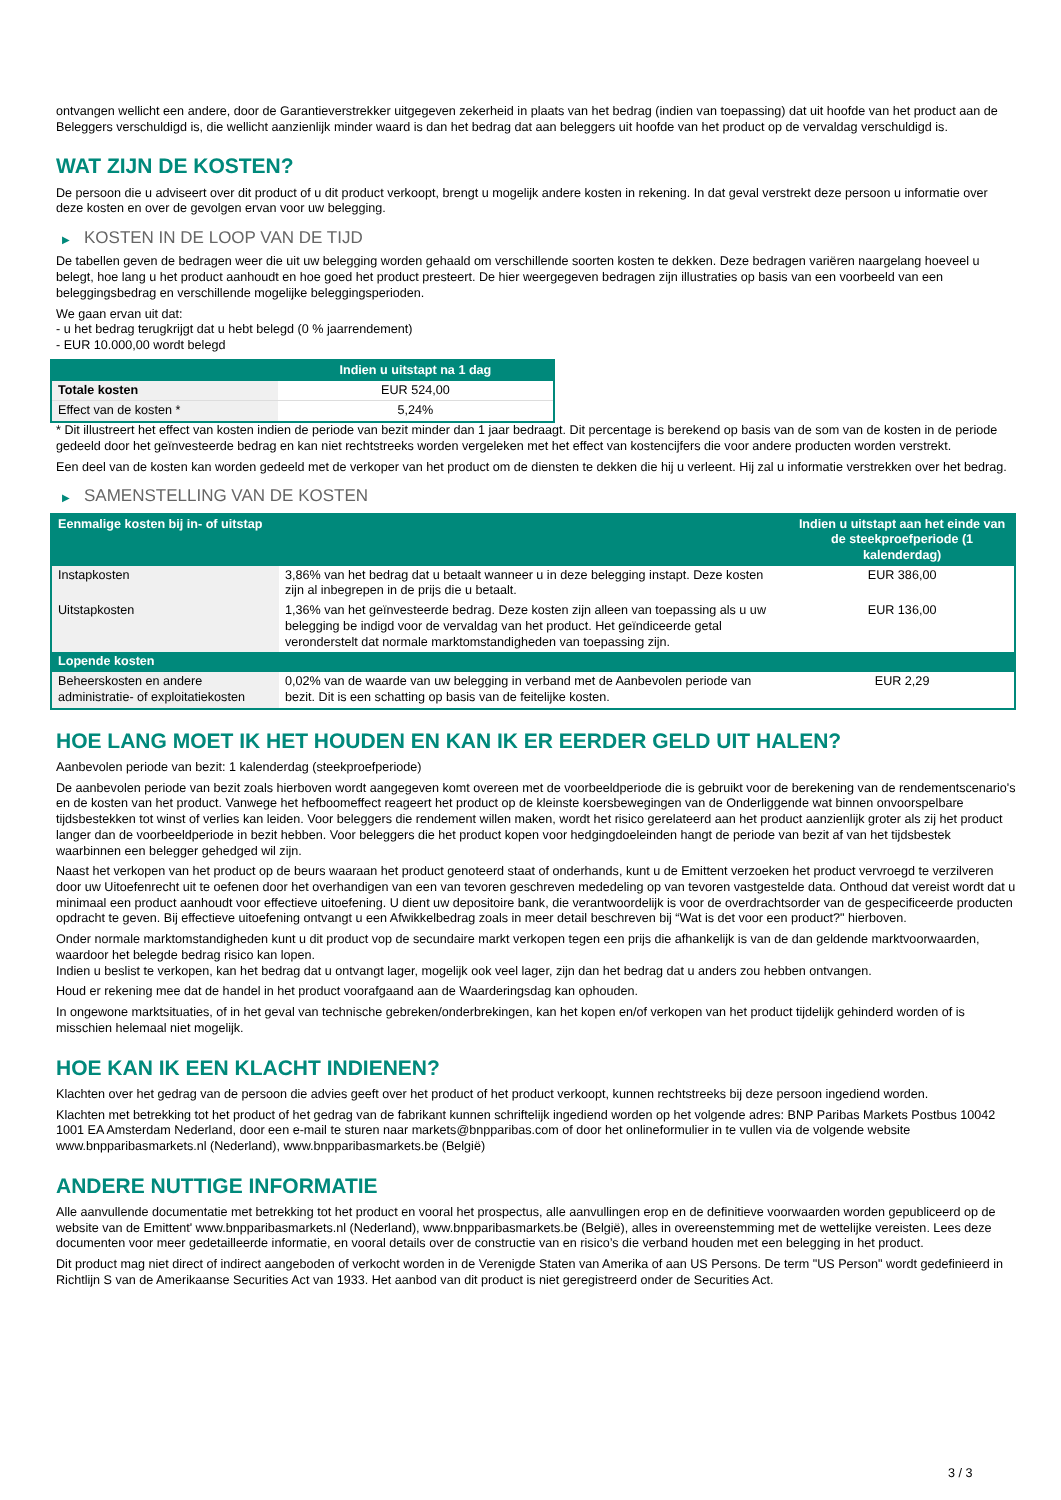ontvangen wellicht een andere, door de Garantieverstrekker uitgegeven zekerheid in plaats van het bedrag (indien van toepassing) dat uit hoofde van het product aan de Beleggers verschuldigd is, die wellicht aanzienlijk minder waard is dan het bedrag dat aan beleggers uit hoofde van het product op de vervaldag verschuldigd is.
WAT ZIJN DE KOSTEN?
De persoon die u adviseert over dit product of u dit product verkoopt, brengt u mogelijk andere kosten in rekening. In dat geval verstrekt deze persoon u informatie over deze kosten en over de gevolgen ervan voor uw belegging.
▶ KOSTEN IN DE LOOP VAN DE TIJD
De tabellen geven de bedragen weer die uit uw belegging worden gehaald om verschillende soorten kosten te dekken. Deze bedragen variëren naargelang hoeveel u belegt, hoe lang u het product aanhoudt en hoe goed het product presteert. De hier weergegeven bedragen zijn illustraties op basis van een voorbeeld van een beleggingsbedrag en verschillende mogelijke beleggingsperioden.
We gaan ervan uit dat:
- u het bedrag terugkrijgt dat u hebt belegd (0 % jaarrendement)
- EUR 10.000,00 wordt belegd
| | Indien u uitstapt na 1 dag |
| --- | --- |
| Totale kosten | EUR 524,00 |
| Effect van de kosten * | 5,24% |
* Dit illustreert het effect van kosten indien de periode van bezit minder dan 1 jaar bedraagt. Dit percentage is berekend op basis van de som van de kosten in de periode gedeeld door het geïnvesteerde bedrag en kan niet rechtstreeks worden vergeleken met het effect van kostencijfers die voor andere producten worden verstrekt.
Een deel van de kosten kan worden gedeeld met de verkoper van het product om de diensten te dekken die hij u verleent. Hij zal u informatie verstrekken over het bedrag.
▶ SAMENSTELLING VAN DE KOSTEN
| Eenmalige kosten bij in- of uitstap | | Indien u uitstapt aan het einde van de steekproefperiode (1 kalenderdag) |
| --- | --- | --- |
| Instapkosten | 3,86% van het bedrag dat u betaalt wanneer u in deze belegging instapt. Deze kosten zijn al inbegrepen in de prijs die u betaalt. | EUR 386,00 |
| Uitstapkosten | 1,36% van het geïnvesteerde bedrag. Deze kosten zijn alleen van toepassing als u uw belegging be indigd voor de vervaldag van het product. Het geïndiceerde getal veronderstelt dat normale marktomstandigheden van toepassing zijn. | EUR 136,00 |
| Lopende kosten | | |
| Beheerskosten en andere administratie- of exploitatiekosten | 0,02% van de waarde van uw belegging in verband met de Aanbevolen periode van bezit. Dit is een schatting op basis van de feitelijke kosten. | EUR 2,29 |
HOE LANG MOET IK HET HOUDEN EN KAN IK ER EERDER GELD UIT HALEN?
Aanbevolen periode van bezit: 1 kalenderdag (steekproefperiode)
De aanbevolen periode van bezit zoals hierboven wordt aangegeven komt overeen met de voorbeeldperiode die is gebruikt voor de berekening van de rendementscenario's en de kosten van het product. Vanwege het hefboomeffect reageert het product op de kleinste koersbewegingen van de Onderliggende wat binnen onvoorspelbare tijdsbestekken tot winst of verlies kan leiden. Voor beleggers die rendement willen maken, wordt het risico gerelateerd aan het product aanzienlijk groter als zij het product langer dan de voorbeeldperiode in bezit hebben. Voor beleggers die het product kopen voor hedgingdoeleinden hangt de periode van bezit af van het tijdsbestek waarbinnen een belegger gehedged wil zijn.
Naast het verkopen van het product op de beurs waaraan het product genoteerd staat of onderhands, kunt u de Emittent verzoeken het product vervroegd te verzilveren door uw Uitoefenrecht uit te oefenen door het overhandigen van een van tevoren geschreven mededeling op van tevoren vastgestelde data. Onthoud dat vereist wordt dat u minimaal een product aanhoudt voor effectieve uitoefening. U dient uw depositoire bank, die verantwoordelijk is voor de overdrachtsorder van de gespecificeerde producten opdracht te geven. Bij effectieve uitoefening ontvangt u een Afwikkelbedrag zoals in meer detail beschreven bij “Wat is det voor een product?" hierboven.
Onder normale marktomstandigheden kunt u dit product vop de secundaire markt verkopen tegen een prijs die afhankelijk is van de dan geldende marktvoorwaarden, waardoor het belegde bedrag risico kan lopen.
Indien u beslist te verkopen, kan het bedrag dat u ontvangt lager, mogelijk ook veel lager, zijn dan het bedrag dat u anders zou hebben ontvangen.
Houd er rekening mee dat de handel in het product voorafgaand aan de Waarderingsdag kan ophouden.
In ongewone marktsituaties, of in het geval van technische gebreken/onderbrekingen, kan het kopen en/of verkopen van het product tijdelijk gehinderd worden of is misschien helemaal niet mogelijk.
HOE KAN IK EEN KLACHT INDIENEN?
Klachten over het gedrag van de persoon die advies geeft over het product of het product verkoopt, kunnen rechtstreeks bij deze persoon ingediend worden.
Klachten met betrekking tot het product of het gedrag van de fabrikant kunnen schriftelijk ingediend worden op het volgende adres: BNP Paribas Markets Postbus 10042 1001 EA Amsterdam Nederland, door een e-mail te sturen naar markets@bnpparibas.com of door het onlineformulier in te vullen via de volgende website www.bnpparibasmarkets.nl (Nederland), www.bnpparibasmarkets.be (België)
ANDERE NUTTIGE INFORMATIE
Alle aanvullende documentatie met betrekking tot het product en vooral het prospectus, alle aanvullingen erop en de definitieve voorwaarden worden gepubliceerd op de website van de Emittent' www.bnpparibasmarkets.nl (Nederland), www.bnpparibasmarkets.be (België), alles in overeenstemming met de wettelijke vereisten. Lees deze documenten voor meer gedetailleerde informatie, en vooral details over de constructie van en risico’s die verband houden met een belegging in het product.
Dit product mag niet direct of indirect aangeboden of verkocht worden in de Verenigde Staten van Amerika of aan US Persons. De term "US Person" wordt gedefinieerd in Richtlijn S van de Amerikaanse Securities Act van 1933. Het aanbod van dit product is niet geregistreerd onder de Securities Act.
3 / 3